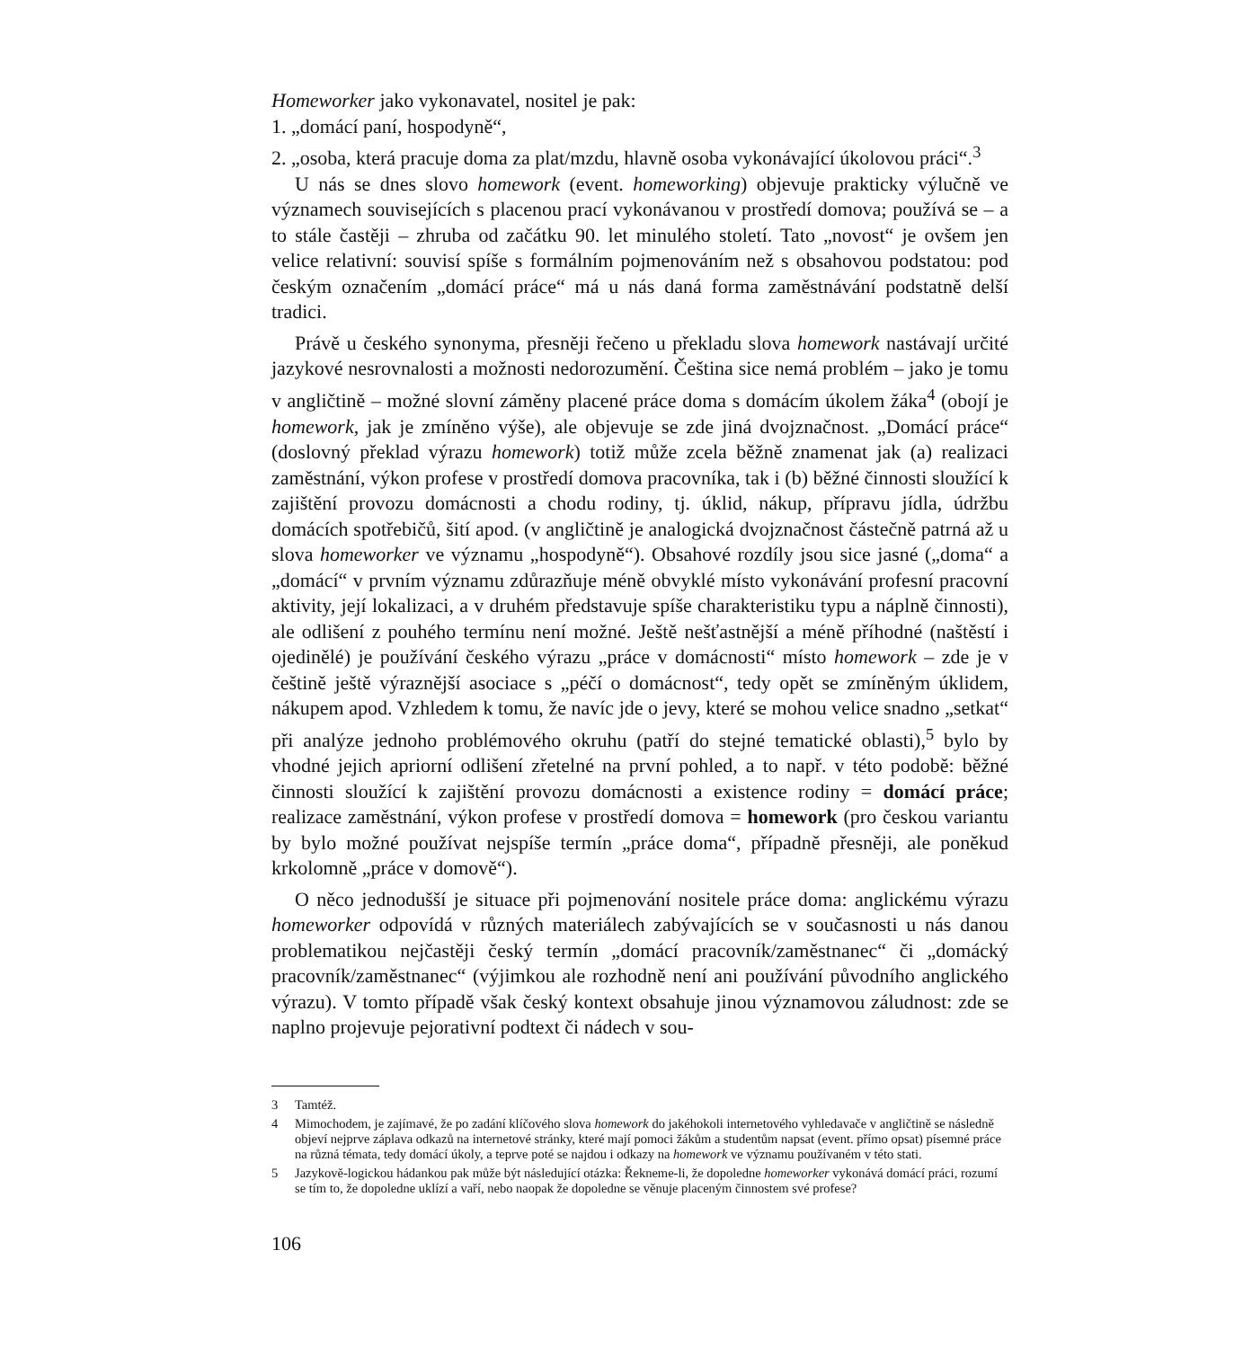Homeworker jako vykonavatel, nositel je pak:
1. „domácí paní, hospodyně“,
2. „osoba, která pracuje doma za plat/mzdu, hlavně osoba vykonávající úkolovou práci“.<sup>3</sup>
U nás se dnes slovo homework (event. homeworking) objevuje prakticky výlučně ve významech souvisejících s placenou prací vykonávanou v prostředí domova; používá se – a to stále častěji – zhruba od začátku 90. let minulého století. Tato „novost“ je ovšem jen velice relativní: souvisí spíše s formálním pojmenováním než s obsahovou podstatou: pod českým označením „domácí práce“ má u nás daná forma zaměstnávání podstatně delší tradici.
Právě u českého synonyma, přesněji řečeno u překladu slova homework nastávají určité jazykové nesrovnalosti a možnosti nedorozumění. Čeština sice nemá problém – jako je tomu v angličtině – možné slovní záměny placené práce doma s domácím úkolem žáka<sup>4</sup> (obojí je homework, jak je zmíněno výše), ale objevuje se zde jiná dvojznačnost. „Domácí práce“ (doslovný překlad výrazu homework) totiž může zcela běžně znamenat jak (a) realizaci zaměstnání, výkon profese v prostředí domova pracovníka, tak i (b) běžné činnosti sloužící k zajištění provozu domácnosti a chodu rodiny, tj. úklid, nákup, přípravu jídla, údržbu domácích spotřebičů, šití apod. (v angličtině je analogická dvojznačnost částečně patrná až u slova homeworker ve významu „hospodyně“). Obsahové rozdíly jsou sice jasné („doma“ a „domácí“ v prvním významu zdůrazňuje méně obvyklé místo vykonávání profesní pracovní aktivity, její lokalizaci, a v druhém představuje spíše charakteristiku typu a náplně činnosti), ale odlišení z pouhého termínu není možné. Ještě nešťastnější a méně příhodné (naštěstí i ojedinělé) je používání českého výrazu „práce v domácnosti“ místo homework – zde je v češtině ještě výraznější asociace s „péčí o domácnost“, tedy opět se zmíněným úklidem, nákupem apod. Vzhledem k tomu, že navíc jde o jevy, které se mohou velice snadno „setkat“ při analýze jednoho problémového okruhu (patří do stejné tematické oblasti),<sup>5</sup> bylo by vhodné jejich apriorní odlišení zřetelné na první pohled, a to např. v této podobě: běžné činnosti sloužící k zajištění provozu domácnosti a existence rodiny = domácí práce; realizace zaměstnání, výkon profese v prostředí domova = homework (pro českou variantu by bylo možné používat nejspíše termín „práce doma“, případně přesněji, ale poněkud krkolomně „práce v domově“).
O něco jednodušší je situace při pojmenování nositele práce doma: anglickému výrazu homeworker odpovídá v různých materiálech zabývajících se v současnosti u nás danou problematikou nejčastěji český termín „domácí pracovník/zaměstnanec“ či „domácký pracovník/zaměstnanec“ (výjimkou ale rozhodně není ani používání původního anglického výrazu). V tomto případě však český kontext obsahuje jinou významovou záludnost: zde se naplno projevuje pejorativní podtext či nádech v sou-
3 Tamtéž.
4 Mimochodem, je zajímavé, že po zadání klíčového slova homework do jakéhokoli internetového vyhledavače v angličtině se následně objeví nejprve záplava odkazů na internetové stránky, které mají pomoci žákům a studentům napsat (event. přímo opsat) písemné práce na různá témata, tedy domácí úkoly, a teprve poté se najdou i odkazy na homework ve významu používaném v této stati.
5 Jazykově-logickou hádankou pak může být následující otázka: Řekneme-li, že dopoledne homeworker vykonává domácí práci, rozumí se tím to, že dopoledne uklízí a vaří, nebo naopak že dopoledne se věnuje placeným činnostem své profese?
106